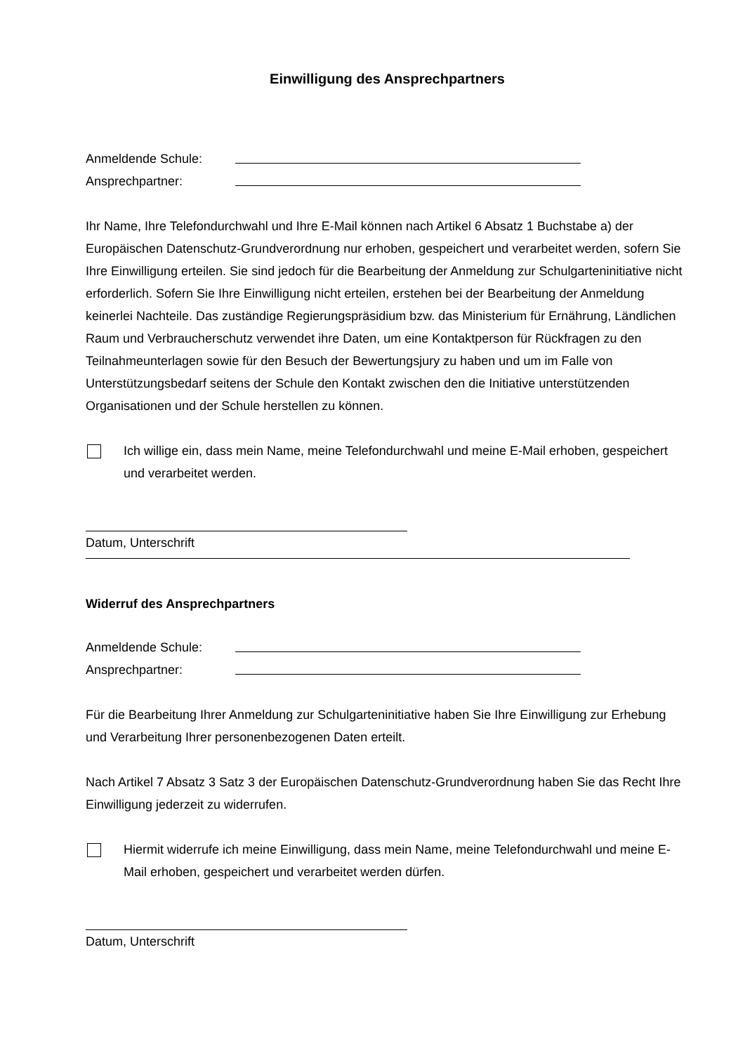Einwilligung des Ansprechpartners
Anmeldende Schule:
Ansprechpartner:
Ihr Name, Ihre Telefondurchwahl und Ihre E-Mail können nach Artikel 6 Absatz 1 Buchstabe a) der Europäischen Datenschutz-Grundverordnung nur erhoben, gespeichert und verarbeitet werden, sofern Sie Ihre Einwilligung erteilen. Sie sind jedoch für die Bearbeitung der Anmeldung zur Schulgarteninitiative nicht erforderlich. Sofern Sie Ihre Einwilligung nicht erteilen, erstehen bei der Bearbeitung der Anmeldung keinerlei Nachteile. Das zuständige Regierungspräsidium bzw. das Ministerium für Ernährung, Ländlichen Raum und Verbraucherschutz verwendet ihre Daten, um eine Kontaktperson für Rückfragen zu den Teilnahmeunterlagen sowie für den Besuch der Bewertungsjury zu haben und um im Falle von Unterstützungsbedarf seitens der Schule den Kontakt zwischen den die Initiative unterstützenden Organisationen und der Schule herstellen zu können.
Ich willige ein, dass mein Name, meine Telefondurchwahl und meine E-Mail erhoben, gespeichert und verarbeitet werden.
Datum, Unterschrift
Widerruf des Ansprechpartners
Anmeldende Schule:
Ansprechpartner:
Für die Bearbeitung Ihrer Anmeldung zur Schulgarteninitiative haben Sie Ihre Einwilligung zur Erhebung und Verarbeitung Ihrer personenbezogenen Daten erteilt.
Nach Artikel 7 Absatz 3 Satz 3 der Europäischen Datenschutz-Grundverordnung haben Sie das Recht Ihre Einwilligung jederzeit zu widerrufen.
Hiermit widerrufe ich meine Einwilligung, dass mein Name, meine Telefondurchwahl und meine E-Mail erhoben, gespeichert und verarbeitet werden dürfen.
Datum, Unterschrift